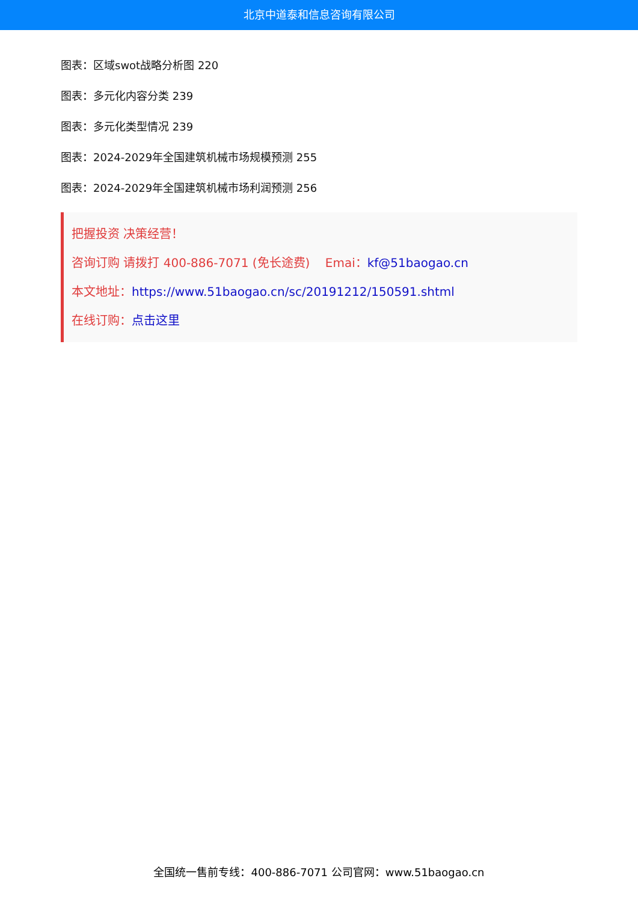北京中道泰和信息咨询有限公司
图表：区域swot战略分析图 220
图表：多元化内容分类 239
图表：多元化类型情况 239
图表：2024-2029年全国建筑机械市场规模预测 255
图表：2024-2029年全国建筑机械市场利润预测 256
把握投资 决策经营！
咨询订购 请拨打 400-886-7071 (免长途费) Emai：kf@51baogao.cn
本文地址：https://www.51baogao.cn/sc/20191212/150591.shtml
在线订购：点击这里
全国统一售前专线：400-886-7071 公司官网：www.51baogao.cn